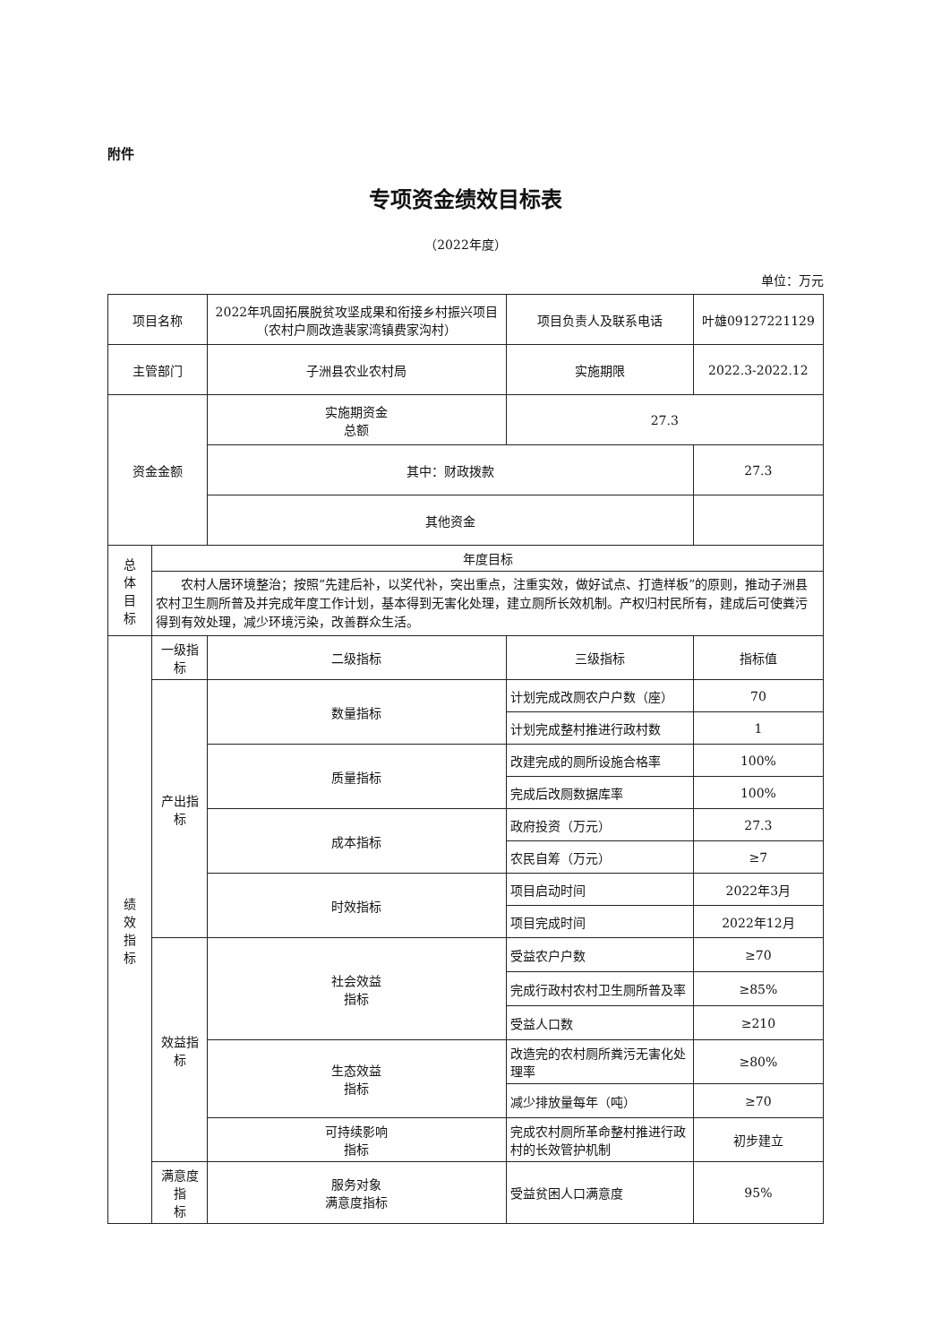附件
专项资金绩效目标表
（2022年度）
单位：万元
| 项目名称 | | 2022年巩固拓展脱贫攻坚成果和衔接乡村振兴项目（农村户厕改造裴家湾镇费家沟村） | | 项目负责人及联系电话 | 叶雄09127221129 | |
| 主管部门 | | 子洲县农业农村局 | | 实施期限 | 2022.3-2022.12 | |
| 资金金额 | | 实施期资金 总额 | | 27.3 | | |
| | | 其中：财政拨款 | | | 27.3 | |
| | | 其他资金 | | | | |
| 总 体 目 标 | 年度目标 | | | | | |
| | 农村人居环境整治；按照“先建后补，以奖代补，突出重点，注重实效，做好试点、打造样板”的原则，推动子洲县农村卫生厕所普及并完成年度工作计划，基本得到无害化处理，建立厕所长效机制。产权归村民所有，建成后可使粪污得到有效处理，减少环境污染，改善群众生活。 | | | | | |
| 绩 效 指 标 | 一级指标 | 二级指标 | 三级指标 | | | 指标值 |
| | 产出指标 | 数量指标 | 计划完成改厕农户户数（座） | | | 70 |
| | | | 计划完成整村推进行政村数 | | | 1 |
| | | 质量指标 | 改建完成的厕所设施合格率 | | | 100% |
| | | | 完成后改厕数据库率 | | | 100% |
| | | 成本指标 | 政府投资（万元） | | | 27.3 |
| | | | 农民自筹（万元） | | | ≥7 |
| | | 时效指标 | 项目启动时间 | | | 2022年3月 |
| | | | 项目完成时间 | | | 2022年12月 |
| | 效益指标 | 社会效益 指标 | 受益农户户数 | | | ≥70 |
| | | | 完成行政村农村卫生厕所普及率 | | | ≥85% |
| | | | 受益人口数 | | | ≥210 |
| | | 生态效益 指标 | 改造完的农村厕所粪污无害化处理率 | | | ≥80% |
| | | | 减少排放量每年（吨） | | | ≥70 |
| | | 可持续影响 指标 | 完成农村厕所革命整村推进行政村的长效管护机制 | | | 初步建立 |
| | 满意度指 标 | 服务对象 满意度指标 | 受益贫困人口满意度 | | | 95% |